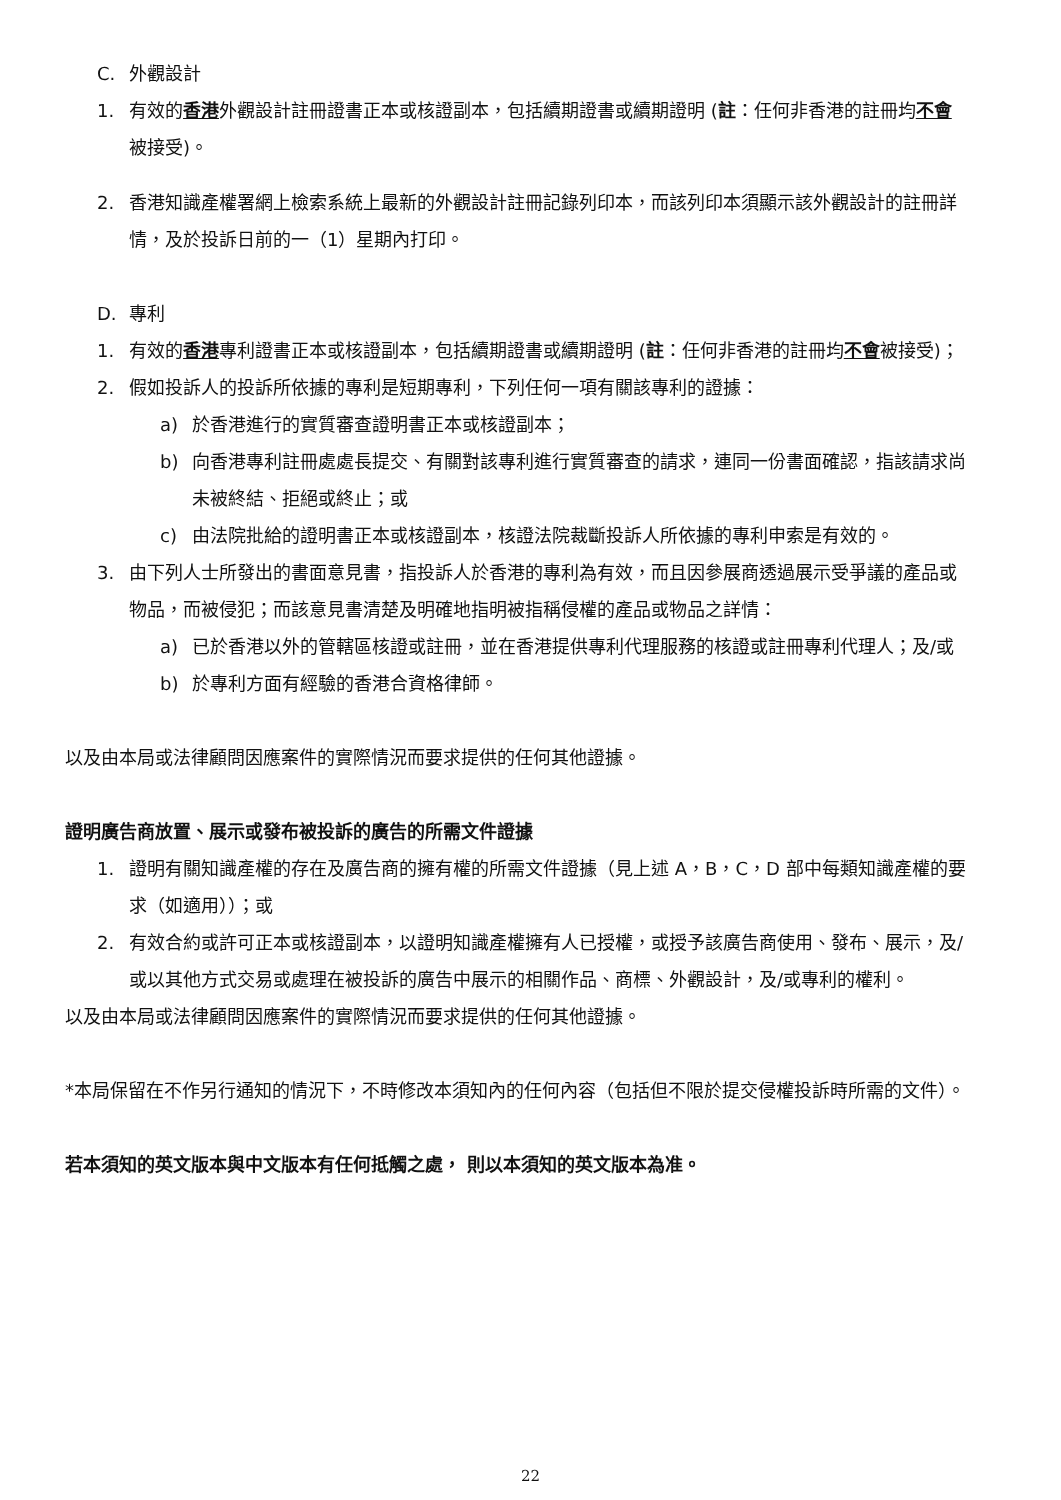C. 外觀設計
1. 有效的香港外觀設計註冊證書正本或核證副本，包括續期證書或續期證明 (註：任何非香港的註冊均不會被接受)。
2. 香港知識產權署網上檢索系統上最新的外觀設計註冊記錄列印本，而該列印本須顯示該外觀設計的註冊詳情，及於投訴日前的一（1）星期內打印。
D. 專利
1. 有效的香港專利證書正本或核證副本，包括續期證書或續期證明 (註：任何非香港的註冊均不會被接受)；
2. 假如投訴人的投訴所依據的專利是短期專利，下列任何一項有關該專利的證據：
a) 於香港進行的實質審查證明書正本或核證副本；
b) 向香港專利註冊處處長提交、有關對該專利進行實質審查的請求，連同一份書面確認，指該請求尚未被終結、拒絕或終止；或
c) 由法院批給的證明書正本或核證副本，核證法院裁斷投訴人所依據的專利申索是有效的。
3. 由下列人士所發出的書面意見書，指投訴人於香港的專利為有效，而且因參展商透過展示受爭議的產品或物品，而被侵犯；而該意見書清楚及明確地指明被指稱侵權的產品或物品之詳情：
a) 已於香港以外的管轄區核證或註冊，並在香港提供專利代理服務的核證或註冊專利代理人；及/或
b) 於專利方面有經驗的香港合資格律師。
以及由本局或法律顧問因應案件的實際情況而要求提供的任何其他證據。
證明廣告商放置、展示或發布被投訴的廣告的所需文件證據
1. 證明有關知識產權的存在及廣告商的擁有權的所需文件證據（見上述 A，B，C，D 部中每類知識產權的要求（如適用））；或
2. 有效合約或許可正本或核證副本，以證明知識產權擁有人已授權，或授予該廣告商使用、發布、展示，及/或以其他方式交易或處理在被投訴的廣告中展示的相關作品、商標、外觀設計，及/或專利的權利。
以及由本局或法律顧問因應案件的實際情況而要求提供的任何其他證據。
*本局保留在不作另行通知的情況下，不時修改本須知內的任何內容（包括但不限於提交侵權投訴時所需的文件）。
若本須知的英文版本與中文版本有任何抵觸之處， 則以本須知的英文版本為准。
22